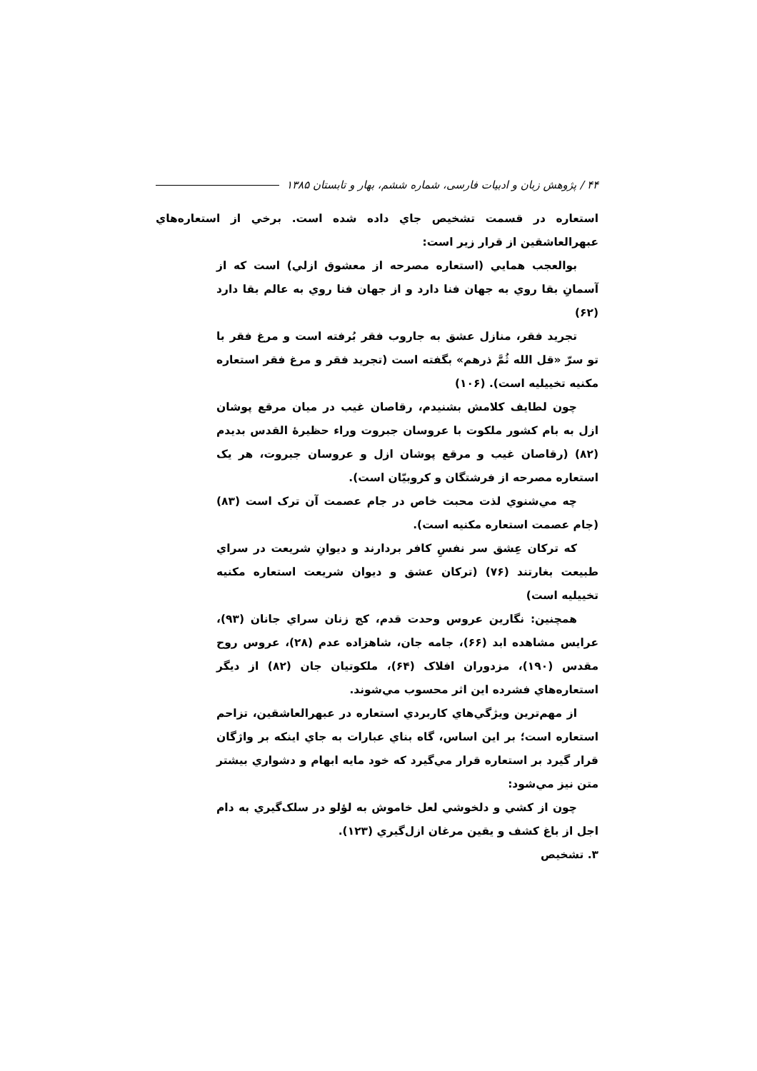۴۴ / پژوهش زبان و ادبیات فارسی، شماره ششم، بهار و تابستان ۱۳۸۵
استعاره در قسمت تشخیص جاي داده شده است. برخي از استعاره‌هاي عبهرالعاشقين از قرار زير است:
بوالعجب همايي (استعاره مصرحه از معشوق ازلي) است كه از آسمانِ بقا روي به جهان فنا دارد و از جهان فنا روي به عالم بقا دارد (۶۲)
تجريد فقر، منازل عشق به جاروب فقر بُرفته است و مرغ فقر با تو سرّ «قل الله ثُمَّ ذرهم» بگفته است (تجريد فقر و مرغ فقر استعاره مكنيه تخييليه است). (۱۰۶)
چون لطايف كلامش بشنيدم، رقاصان غيب در ميان مرقع پوشان ازل به بام كشور ملكوت با عروسان جبروت وراء حظيرهٔ القدس بديدم (۸۲) (رقاصان غيب و مرقع پوشان ازل و عروسان جبروت، هر يک استعاره مصرحه از فرشتگان و كروبيّان است).
چه مي‌شنوي لذت محبت خاص در جام عصمت آن ترک است (۸۳) (جام عصمت استعاره مكنيه است).
كه تركان عِشق سر نفسِ كافر بردارند و ديوانِ شريعت در سراي طبيعت بغارتند (۷۶) (تركان عشق و ديوان شريعت استعاره مكنيه تخييليه است)
همچنين: نگارين عروس وحدت قدم، كج زنان سراي جانان (۹۳)، عرايس مشاهده ابد (۶۶)، جامه جان، شاهزاده عدم (۲۸)، عروس روح مقدس (۱۹۰)، مزدوران افلاک (۶۴)، ملكوتيان جان (۸۲) از ديگر استعاره‌هاي فشرده اين اثر محسوب مي‌شوند.
از مهم‌ترين ويژگي‌هاي كاربردي استعاره در عبهرالعاشقين، تزاحم استعاره است؛ بر اين اساس، گاه بناي عبارات به جاي اينكه بر واژگان قرار گيرد بر استعاره قرار مي‌گيرد كه خود مايه ابهام و دشواري بيشتر متن نيز مي‌شود:
چون از كشي و دلخوشي لعل خاموش به لؤلو در سلک‌گيري به دام اجل از باغ كشف و يقين مرغان ازل‌گيري (۱۲۳).
۳. تشخيص